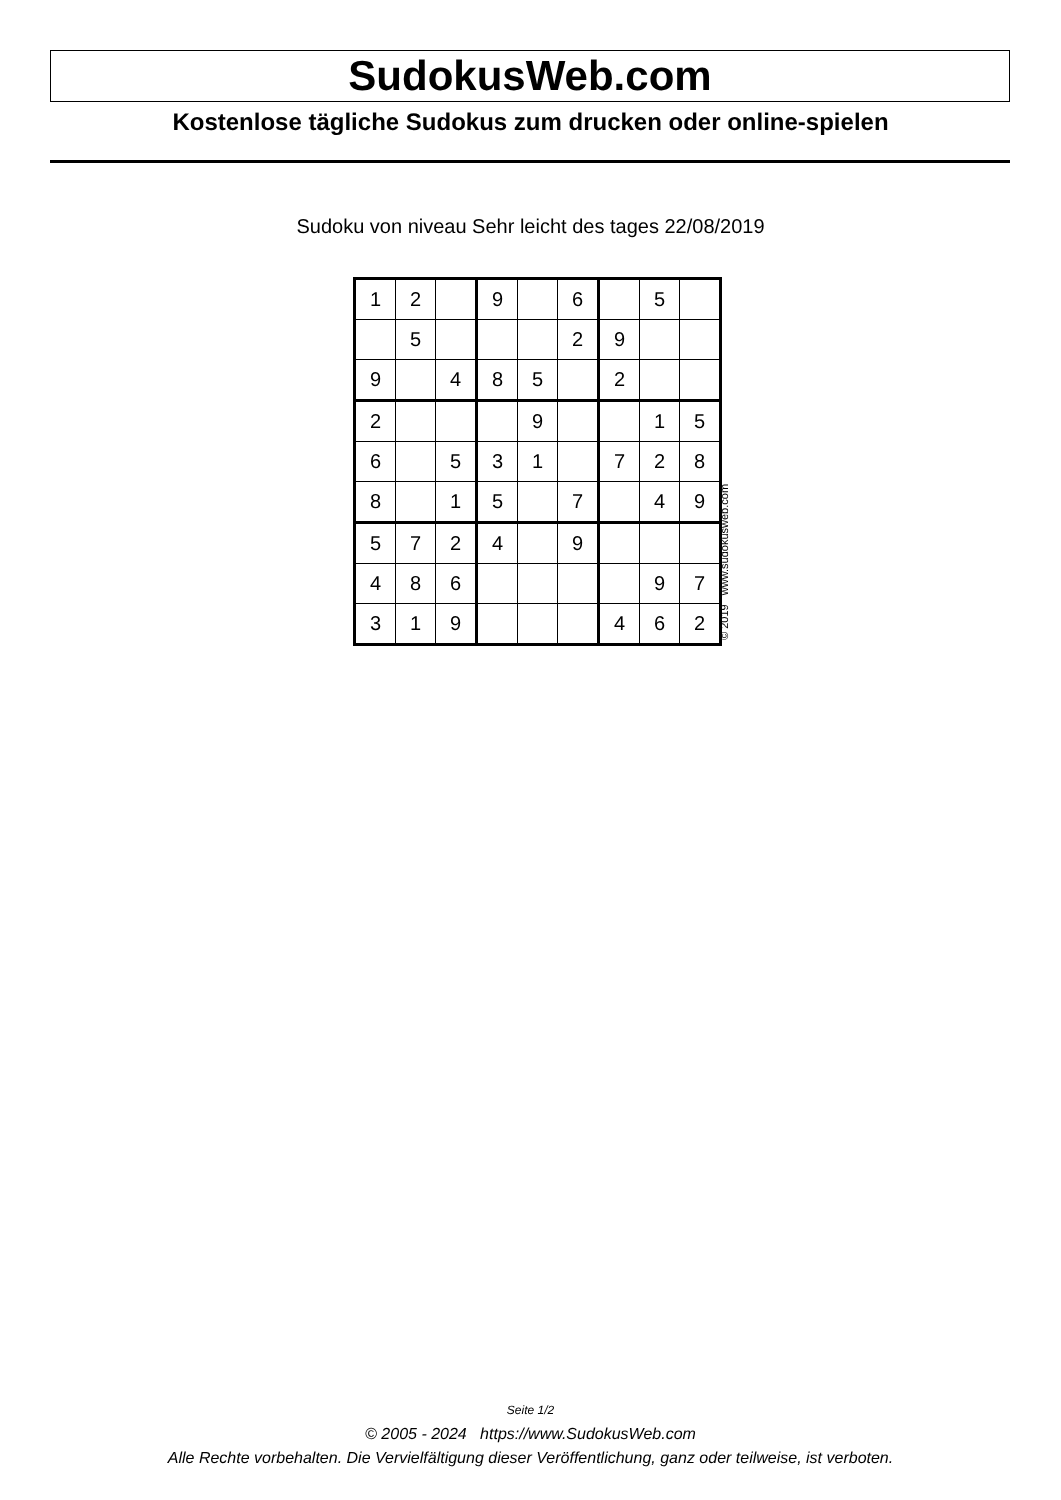SudokusWeb.com
Kostenlose tägliche Sudokus zum drucken oder online-spielen
Sudoku von niveau Sehr leicht des tages 22/08/2019
| 1 | 2 | | 9 | | 6 | | 5 | |
| | 5 | | | | 2 | 9 | | |
| 9 | | 4 | 8 | 5 | | 2 | | |
| 2 | | | | 9 | | | 1 | 5 |
| 6 | | 5 | 3 | 1 | | 7 | 2 | 8 |
| 8 | | 1 | 5 | | 7 | | 4 | 9 |
| 5 | 7 | 2 | 4 | | 9 | | | |
| 4 | 8 | 6 | | | | | 9 | 7 |
| 3 | 1 | 9 | | | | 4 | 6 | 2 |
© 2019 www.sudokusweb.com
Seite 1/2
© 2005 - 2024 https://www.SudokusWeb.com
Alle Rechte vorbehalten. Die Vervielfältigung dieser Veröffentlichung, ganz oder teilweise, ist verboten.